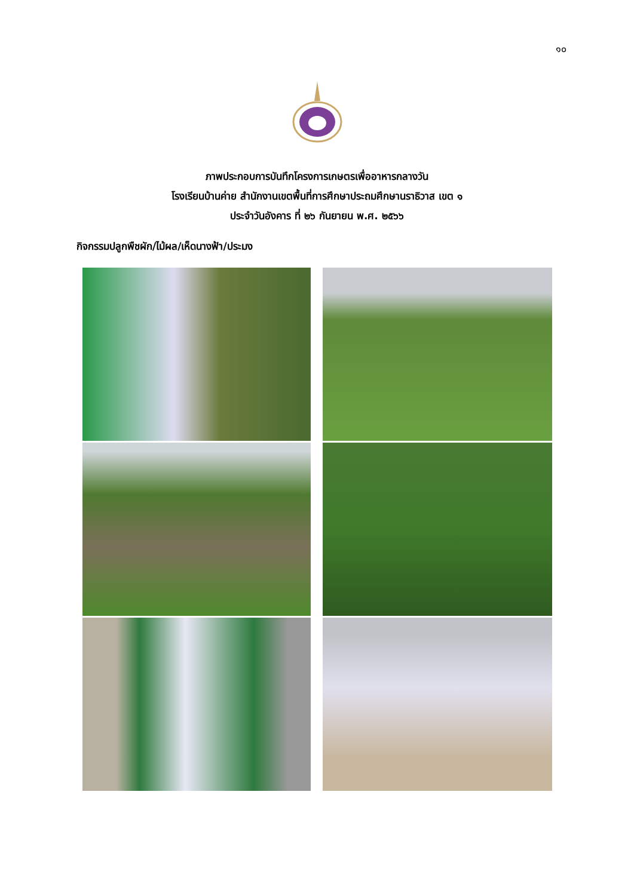๑๐
ภาพประกอบการบันทึกโครงการเกษตรเพื่ออาหารกลางวัน
โรงเรียนบ้านค่าย สำนักงานเขตพื้นที่การศึกษาประถมศึกษานราธิวาส เขต ๑
ประจำวันอังคาร ที่ ๒๖ กันยายน พ.ศ. ๒๕๖๖
กิจกรรมปลูกพืชผัก/ไม้ผล/เห็ดนางฟ้า/ประมง